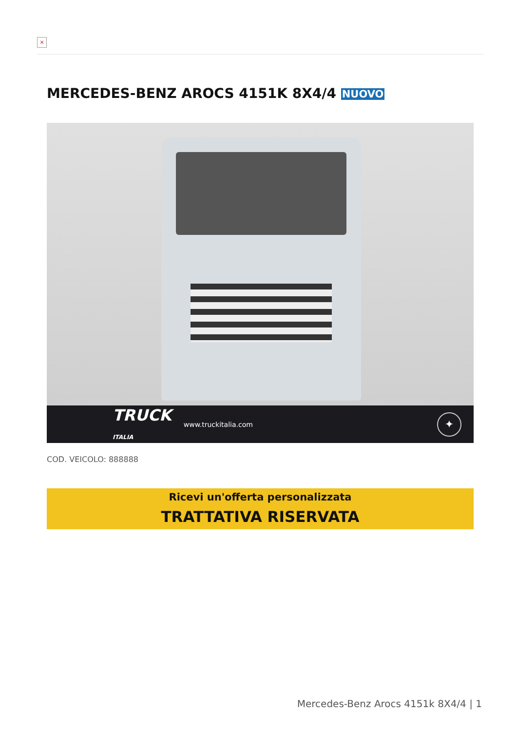×
MERCEDES-BENZ AROCS 4151K 8X4/4 NUOVO
TRUCK
ITALIA www.truckitalia.com ✦
COD. VEICOLO: 888888
Ricevi un'offerta personalizzata
TRATTATIVA RISERVATA
Mercedes-Benz Arocs 4151k 8X4/4 | 1